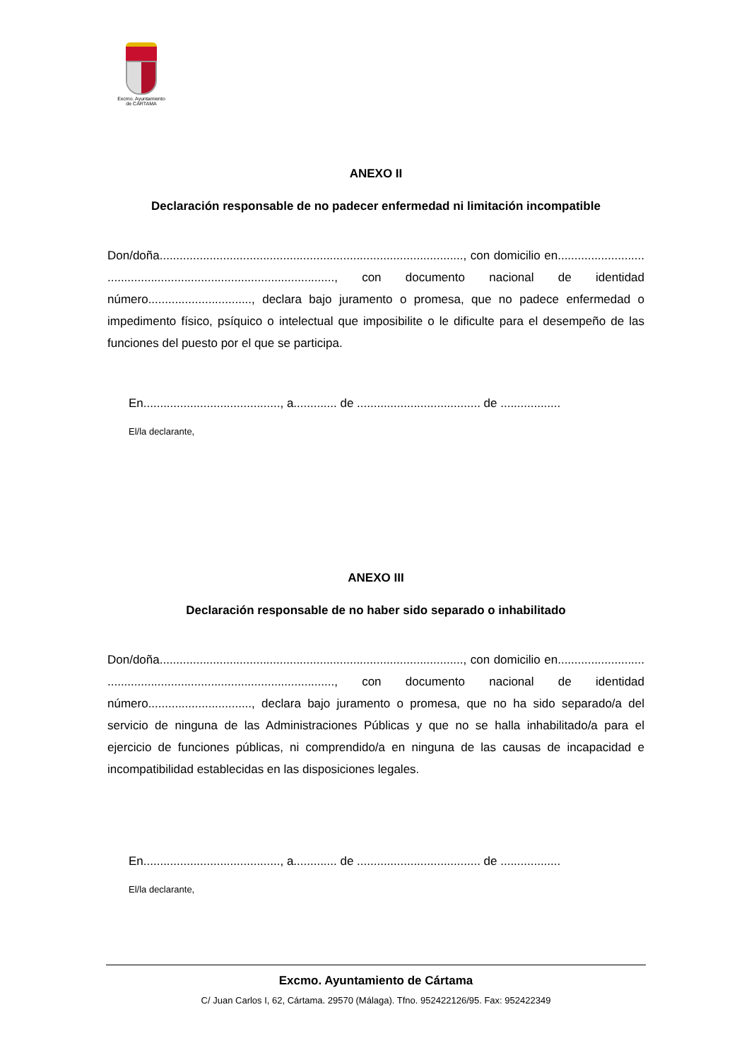Excmo. Ayuntamiento
de CÁRTAMA
ANEXO II
Declaración responsable de no padecer enfermedad ni limitación incompatible
Don/doña..........................................................................................., con domicilio en.......................... ...................................................................., con documento nacional de identidad número..............................., declara bajo juramento o promesa, que no padece enfermedad o impedimento físico, psíquico o intelectual que imposibilite o le dificulte para el desempeño de las funciones del puesto por el que se participa.
En........................................., a............. de ..................................... de ..................
El/la declarante,
ANEXO III
Declaración responsable de no haber sido separado o inhabilitado
Don/doña..........................................................................................., con domicilio en.......................... ...................................................................., con documento nacional de identidad número..............................., declara bajo juramento o promesa, que no ha sido separado/a del servicio de ninguna de las Administraciones Públicas y que no se halla inhabilitado/a para el ejercicio de funciones públicas, ni comprendido/a en ninguna de las causas de incapacidad e incompatibilidad establecidas en las disposiciones legales.
En........................................., a............. de ..................................... de ..................
El/la declarante,
Excmo. Ayuntamiento de Cártama
C/ Juan Carlos I, 62, Cártama. 29570 (Málaga). Tfno. 952422126/95. Fax: 952422349